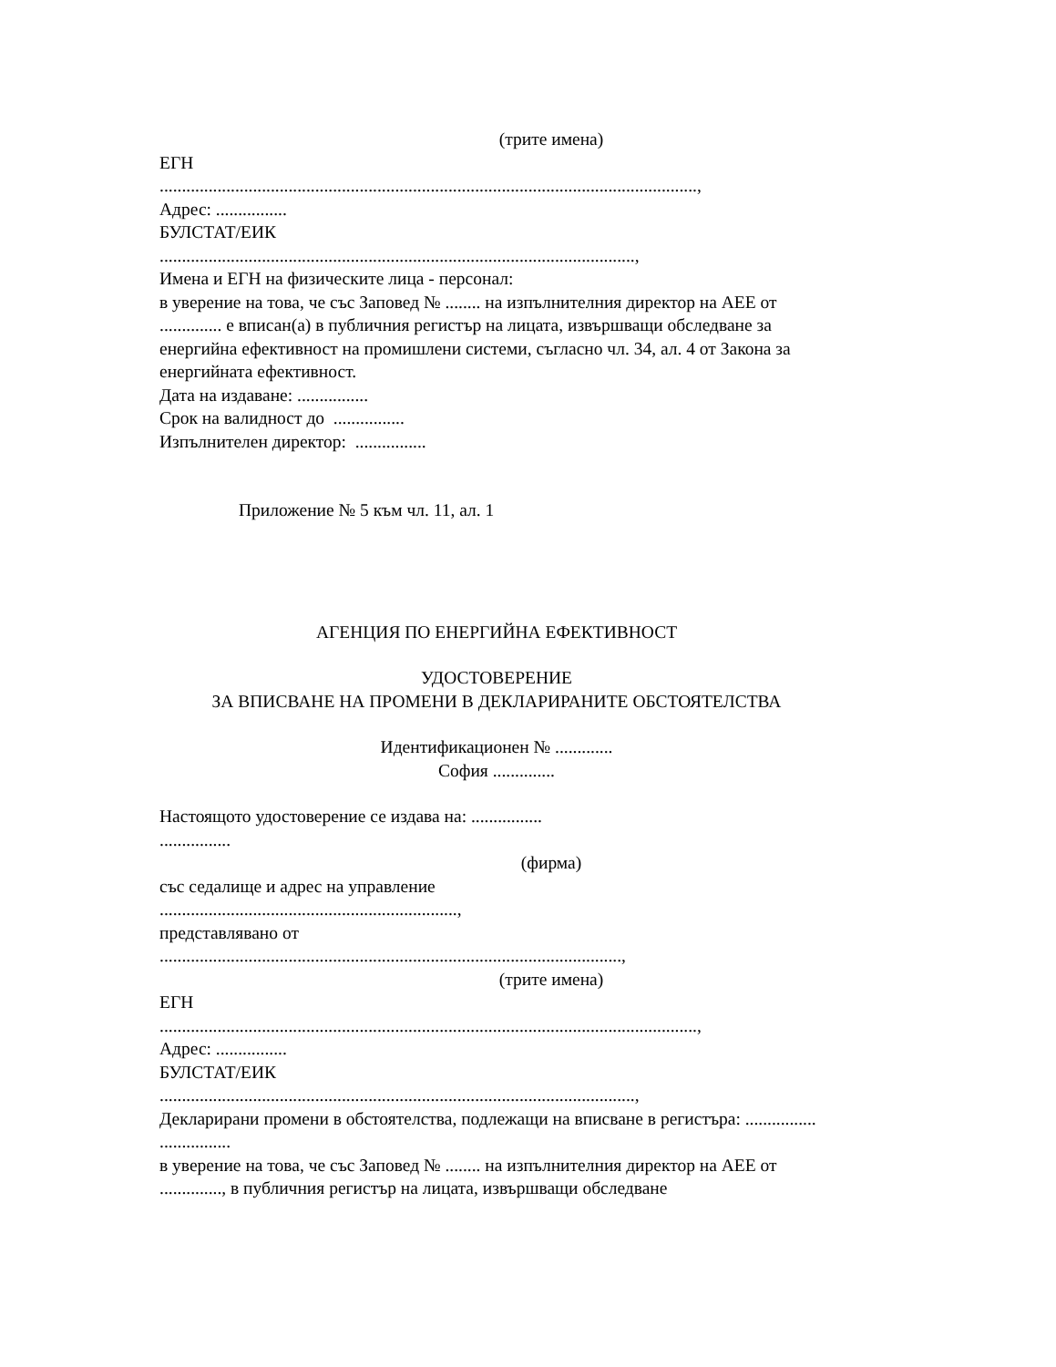(трите имена)
ЕГН
.........................................................................................................................,
Адрес: ................
БУЛСТАТ/ЕИК
...........................................................................................................,
Имена и ЕГН на физическите лица - персонал:
в уверение на това, че със Заповед № ........ на изпълнителния директор на АЕЕ от .............. е вписан(а) в публичния регистър на лицата, извършващи обследване за енергийна ефективност на промишлени системи, съгласно чл. 34, ал. 4 от Закона за енергийната ефективност.
Дата на издаване: ................
Срок на валидност до ................
Изпълнителен директор: ................
Приложение № 5 към чл. 11, ал. 1
АГЕНЦИЯ ПО ЕНЕРГИЙНА ЕФЕКТИВНОСТ
УДОСТОВЕРЕНИЕ
ЗА ВПИСВАНЕ НА ПРОМЕНИ В ДЕКЛАРИРАНИТЕ ОБСТОЯТЕЛСТВА
Идентификационен № .............
София ..............
Настоящото удостоверение се издава на: ................
................
(фирма)
със седалище и адрес на управление
...................................................................,
представлявано от
........................................................................................................,
(трите имена)
ЕГН
.........................................................................................................................,
Адрес: ................
БУЛСТАТ/ЕИК
...........................................................................................................,
Декларирани промени в обстоятелства, подлежащи на вписване в регистъра: ................
................
в уверение на това, че със Заповед № ........ на изпълнителния директор на АЕЕ от .............., в публичния регистър на лицата, извършващи обследване